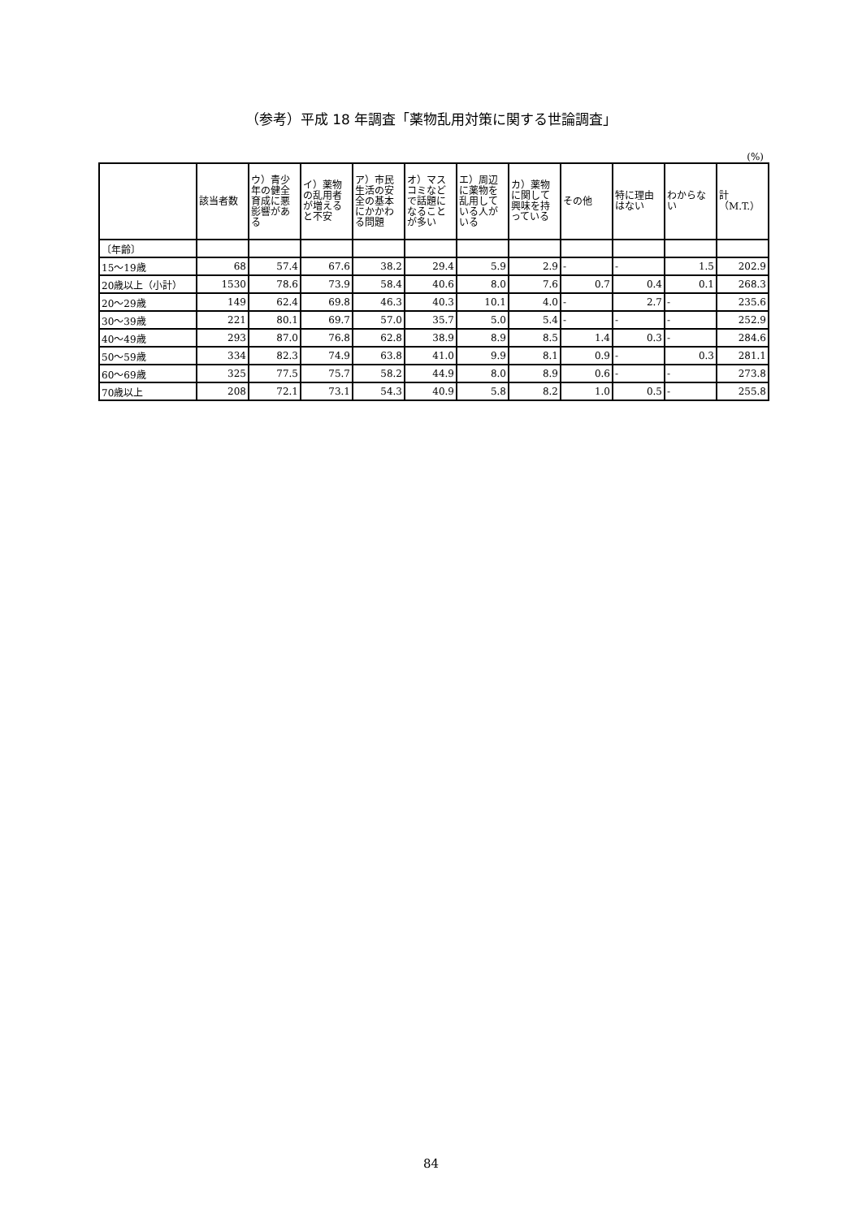（参考）平成 18 年調査「薬物乱用対策に関する世論調査」
(%)
| | 該当者数 | ウ）青少年の健全育成に悪影響がある | イ）薬物の乱用者が増えると不安 | ア）市民生活の安全の基本にかかわる問題 | オ）マスコミなどで話題になることが多い | エ）周辺に薬物を乱用している人がいる | カ）薬物に関して興味を持っている | その他 | 特に理由はない | わからない | 計（M.T.） |
| --- | --- | --- | --- | --- | --- | --- | --- | --- | --- | --- | --- |
| 〔年齢〕 | | | | | | | | | | | |
| 15～19歳 | 68 | 57.4 | 67.6 | 38.2 | 29.4 | 5.9 | 2.9 | - | - | 1.5 | 202.9 |
| 20歳以上（小計） | 1530 | 78.6 | 73.9 | 58.4 | 40.6 | 8.0 | 7.6 | 0.7 | 0.4 | 0.1 | 268.3 |
| 20～29歳 | 149 | 62.4 | 69.8 | 46.3 | 40.3 | 10.1 | 4.0 | - | 2.7 | - | 235.6 |
| 30～39歳 | 221 | 80.1 | 69.7 | 57.0 | 35.7 | 5.0 | 5.4 | - | - | - | 252.9 |
| 40～49歳 | 293 | 87.0 | 76.8 | 62.8 | 38.9 | 8.9 | 8.5 | 1.4 | 0.3 | - | 284.6 |
| 50～59歳 | 334 | 82.3 | 74.9 | 63.8 | 41.0 | 9.9 | 8.1 | 0.9 | - | 0.3 | 281.1 |
| 60～69歳 | 325 | 77.5 | 75.7 | 58.2 | 44.9 | 8.0 | 8.9 | 0.6 | - | - | 273.8 |
| 70歳以上 | 208 | 72.1 | 73.1 | 54.3 | 40.9 | 5.8 | 8.2 | 1.0 | 0.5 | - | 255.8 |
84